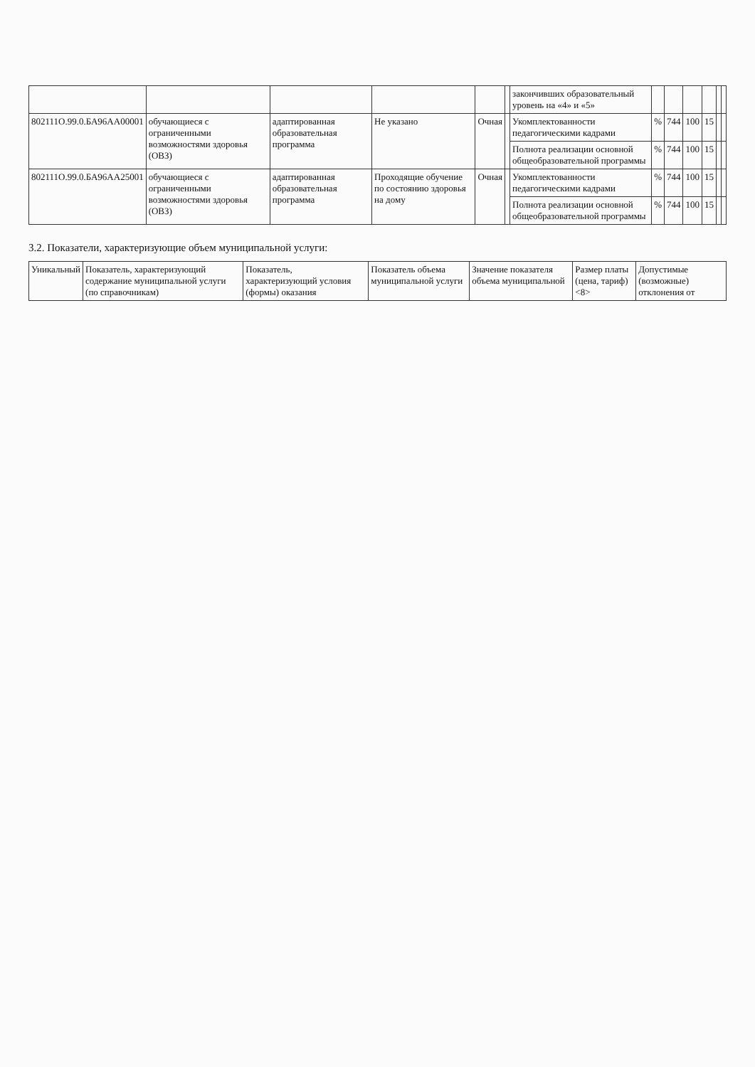| | | | | | | закончивших образовательный уровень на «4» и «5» | | | | | | |
| 802111О.99.0.БА96АА00001 | обучающиеся с ограниченными возможностями здоровья (ОВЗ) | адаптированная образовательная программа | Не указано | Очная | | Укомплектованности педагогическими кадрами | % | 744 | 100 | 15 | | |
| | | | | | | Полнота реализации основной общеобразовательной программы | % | 744 | 100 | 15 | | |
| 802111О.99.0.БА96АА25001 | обучающиеся с ограниченными возможностями здоровья (ОВЗ) | адаптированная образовательная программа | Проходящие обучение по состоянию здоровья на дому | Очная | | Укомплектованности педагогическими кадрами | % | 744 | 100 | 15 | | |
| | | | | | | Полнота реализации основной общеобразовательной программы | % | 744 | 100 | 15 | | |
3.2. Показатели, характеризующие объем муниципальной услуги:
| Уникальный | Показатель, характеризующий содержание муниципальной услуги (по справочникам) | Показатель, характеризующий условия (формы) оказания | Показатель объема муниципальной услуги | Значение показателя объема муниципальной | Размер платы (цена, тариф) <8> | Допустимые (возможные) отклонения от |
| --- | --- | --- | --- | --- | --- | --- |